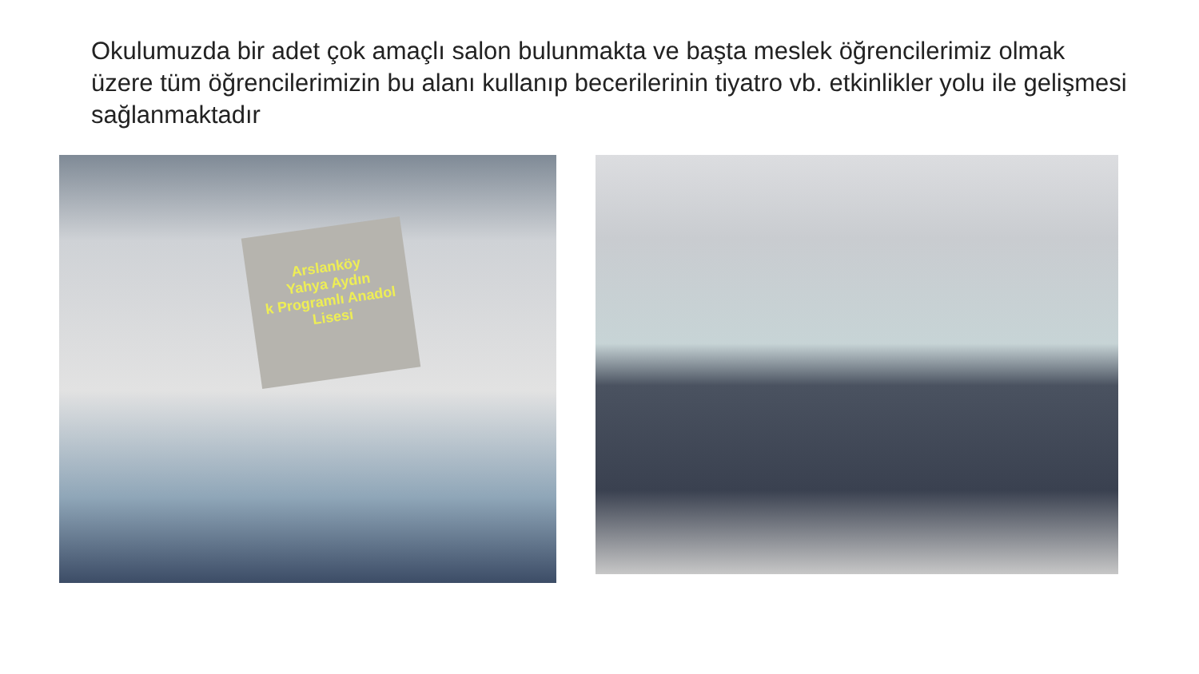Okulumuzda bir adet çok amaçlı salon bulunmakta ve başta meslek öğrencilerimiz olmak üzere tüm öğrencilerimizin bu alanı kullanıp becerilerinin tiyatro vb. etkinlikler yolu ile gelişmesi sağlanmaktadır
Arslanköy
Yahya Aydın
k Programlı Anadol
Lisesi